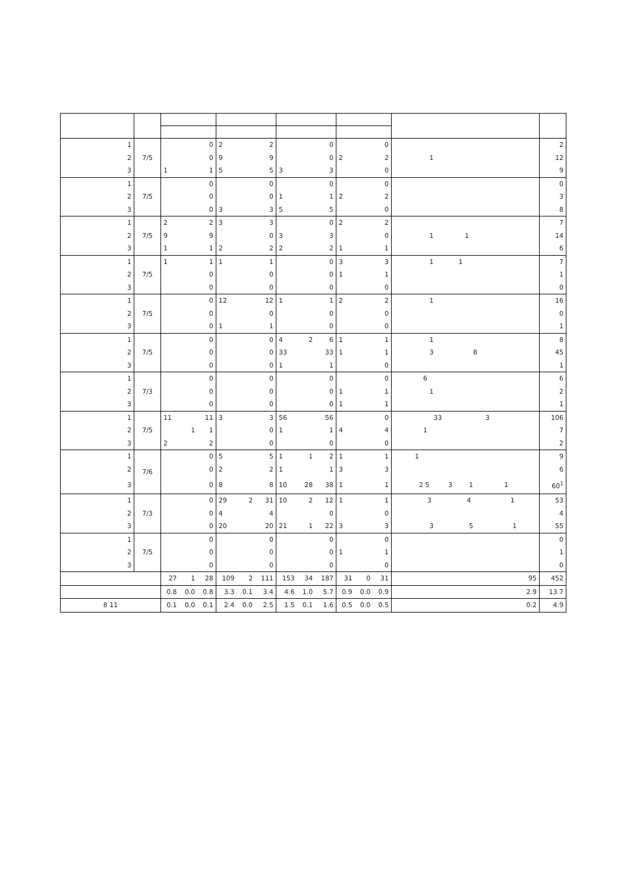| 1 | 7/5 | | | 0 | 2 | | 2 | | | 0 | | | 0 | | 2 |
| 2 | | | | 0 | 9 | | 9 | | | 0 | 2 | | 2 | 1 | 12 |
| 3 | | 1 | | 1 | 5 | | 5 | 3 | | 3 | | | 0 | | 9 |
| 1 | 7/5 | | | 0 | | | 0 | | | 0 | | | 0 | | 0 |
| 2 | | | | 0 | | | 0 | 1 | | 1 | 2 | | 2 | | 3 |
| 3 | | | | 0 | 3 | | 3 | 5 | | 5 | | | 0 | | 8 |
| 1 | 7/5 | 2 | | 2 | 3 | | 3 | | | 0 | 2 | | 2 | | 7 |
| 2 | | 9 | | 9 | | | 0 | 3 | | 3 | | | 0 | 1 1 | 14 |
| 3 | | 1 | | 1 | 2 | | 2 | 2 | | 2 | 1 | | 1 | | 6 |
| 1 | 7/5 | 1 | | 1 | 1 | | 1 | | | 0 | 3 | | 3 | 1 1 | 7 |
| 2 | | | | 0 | | | 0 | | | 0 | 1 | | 1 | | 1 |
| 3 | | | | 0 | | | 0 | | | 0 | | | 0 | | 0 |
| 1 | 7/5 | | | 0 | 12 | | 12 | 1 | | 1 | 2 | | 2 | 1 | 16 |
| 2 | | | | 0 | | | 0 | | | 0 | | | 0 | | 0 |
| 3 | | | | 0 | 1 | | 1 | | | 0 | | | 0 | | 1 |
| 1 | 7/5 | | | 0 | | | 0 | 4 | 2 | 6 | 1 | | 1 | 1 | 8 |
| 2 | | | | 0 | | | 0 | 33 | | 33 | 1 | | 1 | 3 8 | 45 |
| 3 | | | | 0 | | | 0 | 1 | | 1 | | | 0 | | 1 |
| 1 | 7/3 | | | 0 | | | 0 | | | 0 | | | 0 | 6 | 6 |
| 2 | | | | 0 | | | 0 | | | 0 | 1 | | 1 | 1 | 2 |
| 3 | | | | 0 | | | 0 | | | 0 | 1 | | 1 | | 1 |
| 1 | 7/5 | 11 | | 11 | 3 | | 3 | 56 | | 56 | | | 0 | 33 3 | 106 |
| 2 | | | 1 | 1 | | | 0 | 1 | | 1 | 4 | | 4 | 1 | 7 |
| 3 | | 2 | | 2 | | | 0 | | | 0 | | | 0 | | 2 |
| 1 | 7/6 | | | 0 | 5 | | 5 | 1 | 1 | 2 | 1 | | 1 | 1 | 9 |
| 2 | | | | 0 | 2 | | 2 | 1 | | 1 | 3 | | 3 | | 6 |
| 3 | | | | 0 | 8 | | 8 | 10 | 28 | 38 | 1 | | 1 | 2 5 3 1 1 | 60<sup>1</sup> |
| 1 | 7/3 | | | 0 | 29 | 2 | 31 | 10 | 2 | 12 | 1 | | 1 | 3 4 1 | 53 |
| 2 | | | | 0 | 4 | | 4 | | | 0 | | | 0 | | 4 |
| 3 | | | | 0 | 20 | | 20 | 21 | 1 | 22 | 3 | | 3 | 3 5 1 | 55 |
| 1 | 7/5 | | | 0 | | | 0 | | | 0 | | | 0 | | 0 |
| 2 | | | | 0 | | | 0 | | | 0 | 1 | | 1 | | 1 |
| 3 | | | | 0 | | | 0 | | | 0 | | | 0 | | 0 |
| | | 27 | 1 | 28 | 109 | 2 | 111 | 153 | 34 | 187 | 31 | 0 | 31 | 95 | 452 |
| | | 0.8 | 0.0 | 0.8 | 3.3 | 0.1 | 3.4 | 4.6 | 1.0 | 5.7 | 0.9 | 0.0 | 0.9 | 2.9 | 13.7 |
| 8 11 | | 0.1 | 0.0 | 0.1 | 2.4 | 0.0 | 2.5 | 1.5 | 0.1 | 1.6 | 0.5 | 0.0 | 0.5 | 0.2 | 4.9 |